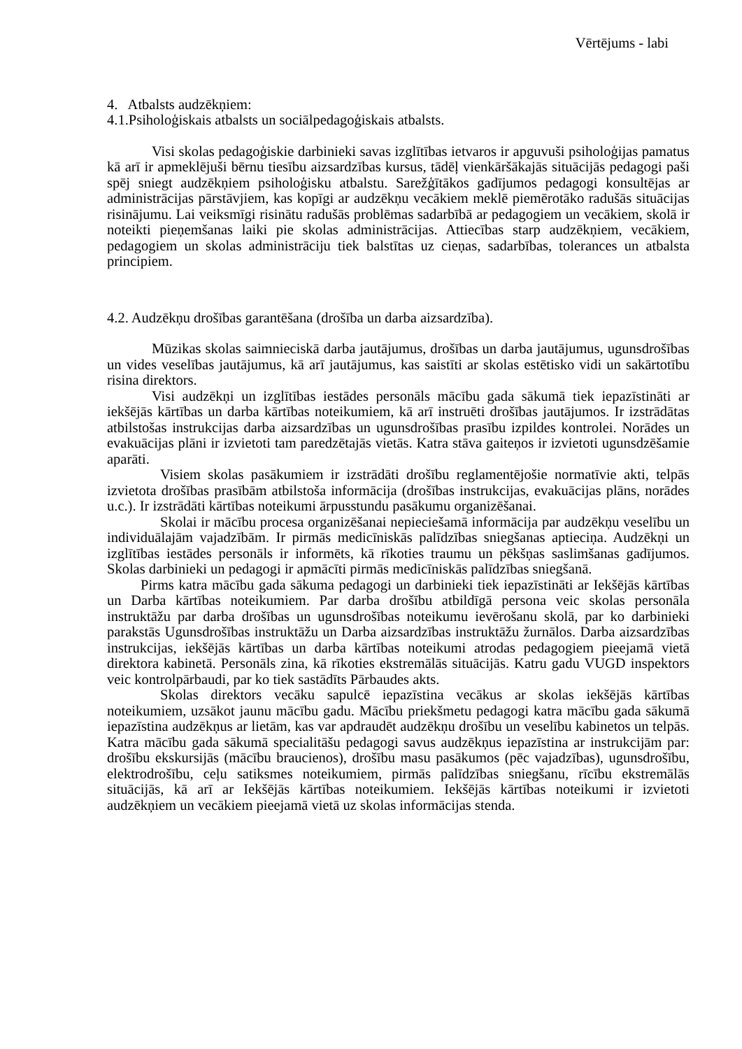Vērtējums - labi
4. Atbalsts audzēkņiem:
4.1.Psiholoģiskais atbalsts un sociālpedagoģiskais atbalsts.
Visi skolas pedagoģiskie darbinieki savas izglītības ietvaros ir apguvuši psiholoģijas pamatus kā arī ir apmeklējuši bērnu tiesību aizsardzības kursus, tādēļ vienkāršākajās situācijās pedagogi paši spēj sniegt audzēkņiem psiholoģisku atbalstu. Sarežģītākos gadījumos pedagogi konsultējas ar administrācijas pārstāvjiem, kas kopīgi ar audzēkņu vecākiem meklē piemērotāko radušās situācijas risinājumu. Lai veiksmīgi risinātu radušās problēmas sadarbībā ar pedagogiem un vecākiem, skolā ir noteikti pieņemšanas laiki pie skolas administrācijas. Attiecības starp audzēkņiem, vecākiem, pedagogiem un skolas administrāciju tiek balstītas uz cieņas, sadarbības, tolerances un atbalsta principiem.
4.2. Audzēkņu drošības garantēšana (drošība un darba aizsardzība).
Mūzikas skolas saimnieciskā darba jautājumus, drošības un darba jautājumus, ugunsdrošības un vides veselības jautājumus, kā arī jautājumus, kas saistīti ar skolas estētisko vidi un sakārtotību risina direktors.
Visi audzēkņi un izglītības iestādes personāls mācību gada sākumā tiek iepazīstināti ar iekšējās kārtības un darba kārtības noteikumiem, kā arī instruēti drošības jautājumos. Ir izstrādātas atbilstošas instrukcijas darba aizsardzības un ugunsdrošības prasību izpildes kontrolei. Norādes un evakuācijas plāni ir izvietoti tam paredzētajās vietās. Katra stāva gaiteņos ir izvietoti ugunsdzēšamie aparāti.
Visiem skolas pasākumiem ir izstrādāti drošību reglamentējošie normatīvie akti, telpās izvietota drošības prasībām atbilstoša informācija (drošības instrukcijas, evakuācijas plāns, norādes u.c.). Ir izstrādāti kārtības noteikumi ārpusstundu pasākumu organizēšanai.
Skolai ir mācību procesa organizēšanai nepieciešamā informācija par audzēkņu veselību un individuālajām vajadzībām. Ir pirmās medicīniskās palīdzības sniegšanas aptieciņa. Audzēkņi un izglītības iestādes personāls ir informēts, kā rīkoties traumu un pēkšņas saslimšanas gadījumos. Skolas darbinieki un pedagogi ir apmācīti pirmās medicīniskās palīdzības sniegšanā.
Pirms katra mācību gada sākuma pedagogi un darbinieki tiek iepazīstināti ar Iekšējās kārtības un Darba kārtības noteikumiem. Par darba drošību atbildīgā persona veic skolas personāla instruktāžu par darba drošības un ugunsdrošības noteikumu ievērošanu skolā, par ko darbinieki parakstās Ugunsdrošības instruktāžu un Darba aizsardzības instruktāžu žurnālos. Darba aizsardzības instrukcijas, iekšējās kārtības un darba kārtības noteikumi atrodas pedagogiem pieejamā vietā direktora kabinetā. Personāls zina, kā rīkoties ekstremālās situācijās. Katru gadu VUGD inspektors veic kontrolpārbaudi, par ko tiek sastādīts Pārbaudes akts.
Skolas direktors vecāku sapulcē iepazīstina vecākus ar skolas iekšējās kārtības noteikumiem, uzsākot jaunu mācību gadu. Mācību priekšmetu pedagogi katra mācību gada sākumā iepazīstina audzēkņus ar lietām, kas var apdraudēt audzēkņu drošību un veselību kabinetos un telpās. Katra mācību gada sākumā specialitāšu pedagogi savus audzēkņus iepazīstina ar instrukcijām par: drošību ekskursijās (mācību braucienos), drošību masu pasākumos (pēc vajadzības), ugunsdrošību, elektrodrošību, ceļu satiksmes noteikumiem, pirmās palīdzības sniegšanu, rīcību ekstremālās situācijās, kā arī ar Iekšējās kārtības noteikumiem. Iekšējās kārtības noteikumi ir izvietoti audzēkņiem un vecākiem pieejamā vietā uz skolas informācijas stenda.